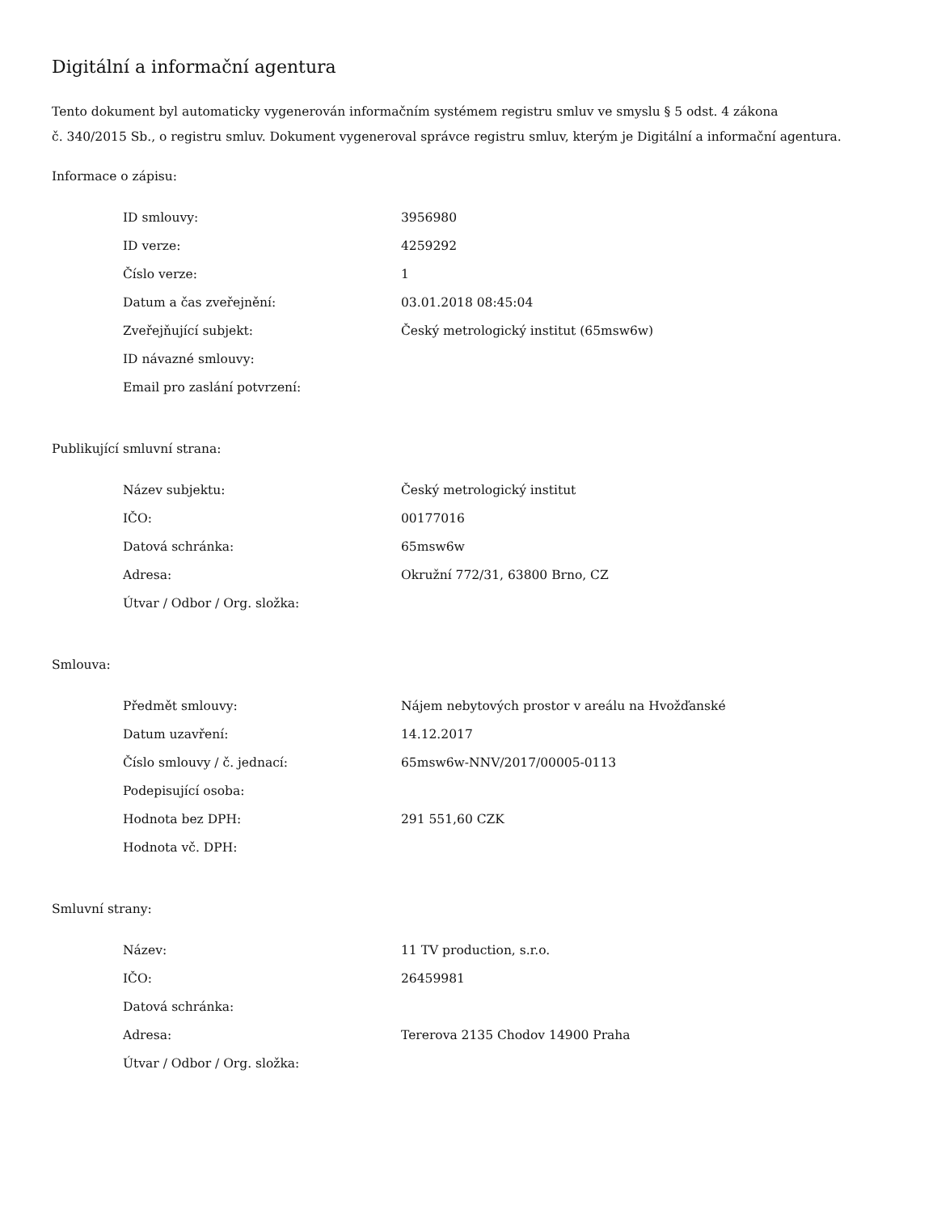Digitální a informační agentura
Tento dokument byl automaticky vygenerován informačním systémem registru smluv ve smyslu § 5 odst. 4 zákona
č. 340/2015 Sb., o registru smluv. Dokument vygeneroval správce registru smluv, kterým je Digitální a informační agentura.
Informace o zápisu:
| ID smlouvy: | 3956980 |
| ID verze: | 4259292 |
| Číslo verze: | 1 |
| Datum a čas zveřejnění: | 03.01.2018 08:45:04 |
| Zveřejňující subjekt: | Český metrologický institut (65msw6w) |
| ID návazné smlouvy: | |
| Email pro zaslání potvrzení: | |
Publikující smluvní strana:
| Název subjektu: | Český metrologický institut |
| IČO: | 00177016 |
| Datová schránka: | 65msw6w |
| Adresa: | Okružní 772/31, 63800 Brno, CZ |
| Útvar / Odbor / Org. složka: | |
Smlouva:
| Předmět smlouvy: | Nájem nebytových prostor v areálu na Hvožďanské |
| Datum uzavření: | 14.12.2017 |
| Číslo smlouvy / č. jednací: | 65msw6w-NNV/2017/00005-0113 |
| Podepisující osoba: | |
| Hodnota bez DPH: | 291 551,60 CZK |
| Hodnota vč. DPH: | |
Smluvní strany:
| Název: | 11 TV production, s.r.o. |
| IČO: | 26459981 |
| Datová schránka: | |
| Adresa: | Tererova 2135 Chodov 14900 Praha |
| Útvar / Odbor / Org. složka: | |